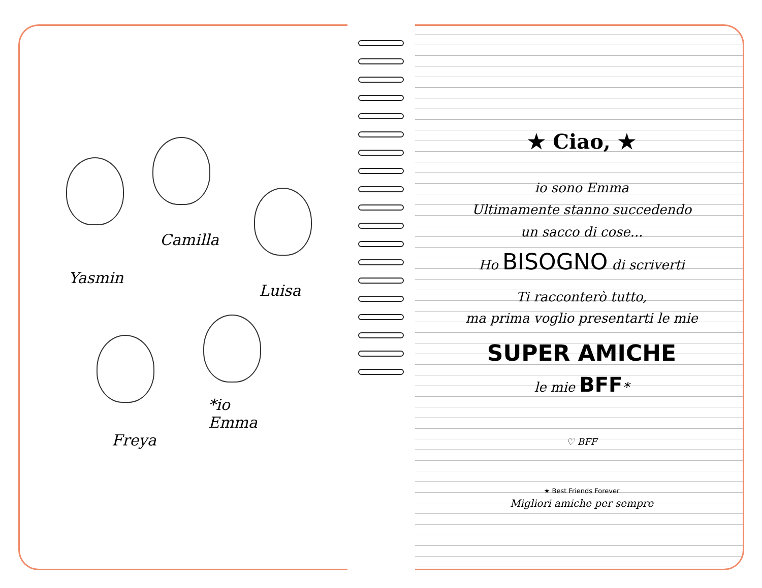Camilla
Yasmin
Luisa
*io
Emma
Freya
★ Ciao, ★
io sono Emma
Ultimamente stanno succedendo
un sacco di cose...
Ho BISOGNO di scriverti
Ti racconterò tutto,
ma prima voglio presentarti le mie
SUPER AMICHE
le mie BFF*
♡ BFF
★ Best Friends Forever
Migliori amiche per sempre